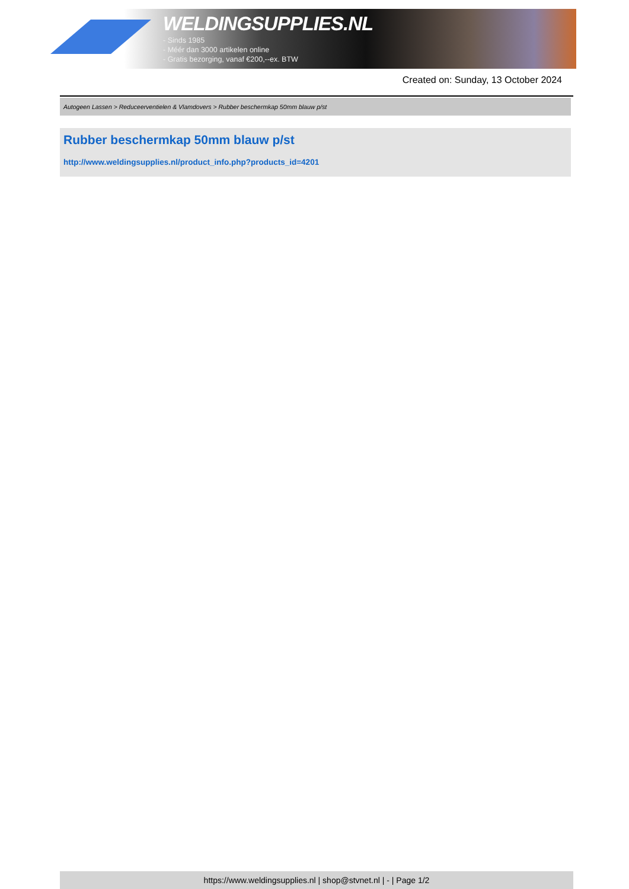WELDINGSUPPLIES.NL
- Sinds 1985
- Méér dan 3000 artikelen online
- Gratis bezorging, vanaf €200,--ex. BTW
Created on: Sunday, 13 October 2024
Autogeen Lassen > Reduceerventielen & Vlamdovers > Rubber beschermkap 50mm blauw p/st
Rubber beschermkap 50mm blauw p/st
http://www.weldingsupplies.nl/product_info.php?products_id=4201
https://www.weldingsupplies.nl | shop@stvnet.nl | - | Page 1/2